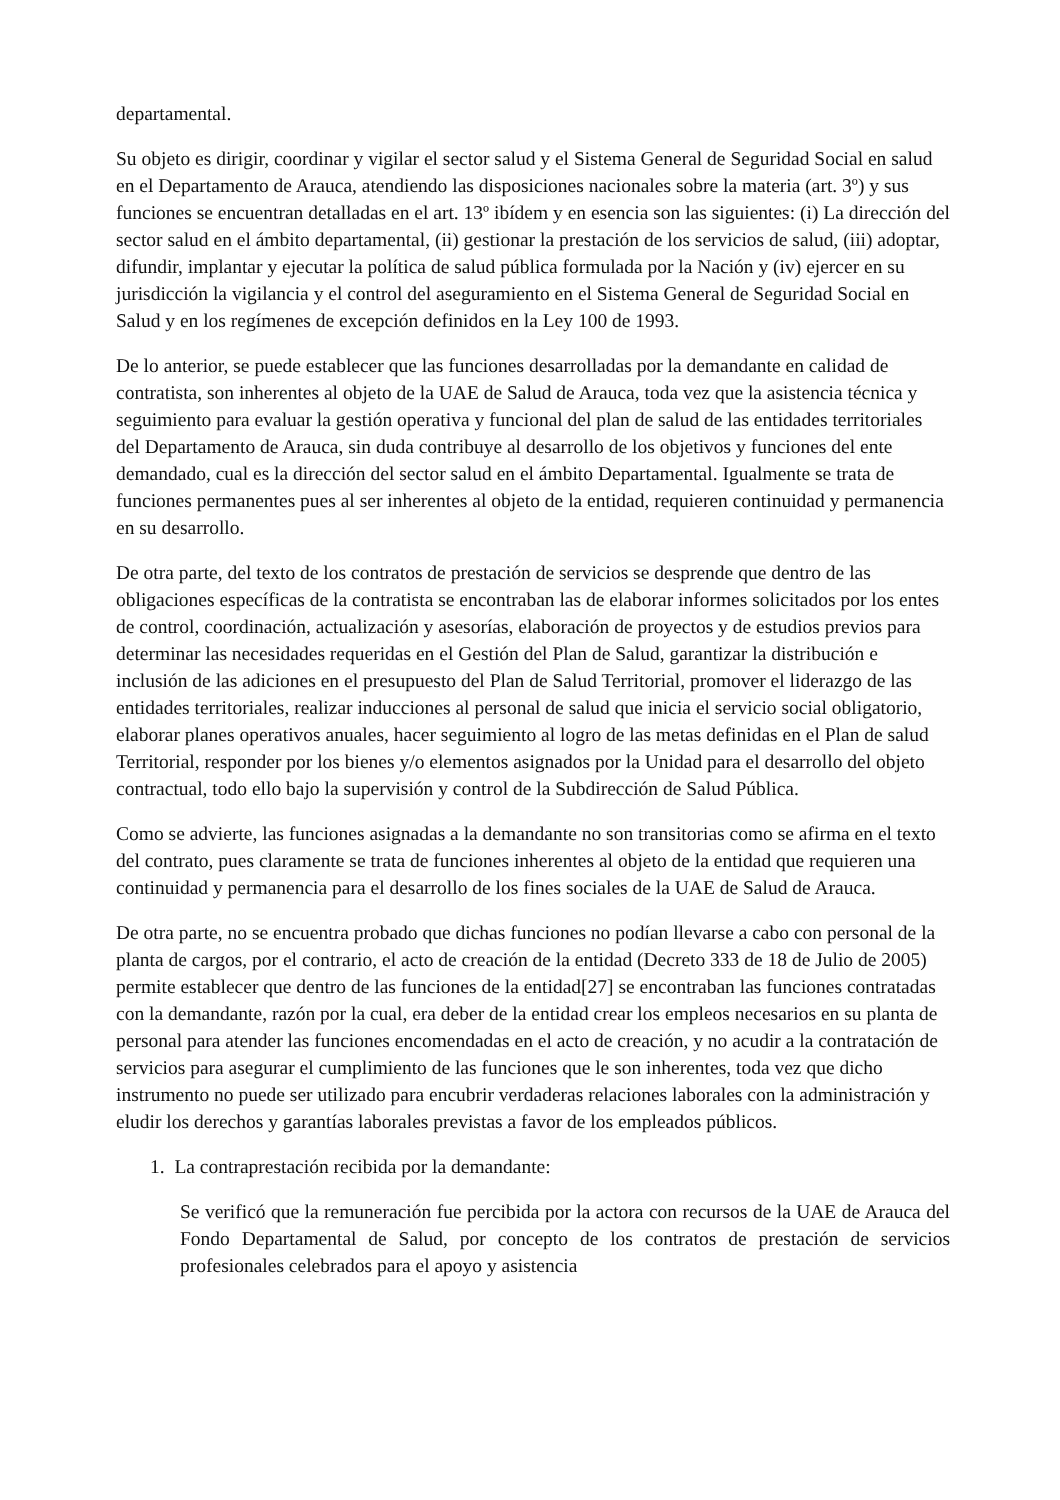departamental.
Su objeto es dirigir, coordinar y vigilar el sector salud y el Sistema General de Seguridad Social en salud en el Departamento de Arauca, atendiendo las disposiciones nacionales sobre la materia (art. 3º) y sus funciones se encuentran detalladas en el art. 13º ibídem y en esencia son las siguientes: (i) La dirección del sector salud en el ámbito departamental, (ii) gestionar la prestación de los servicios de salud, (iii) adoptar, difundir, implantar y ejecutar la política de salud pública formulada por la Nación y (iv) ejercer en su jurisdicción la vigilancia y el control del aseguramiento en el Sistema General de Seguridad Social en Salud y en los regímenes de excepción definidos en la Ley 100 de 1993.
De lo anterior, se puede establecer que las funciones desarrolladas por la demandante en calidad de contratista, son inherentes al objeto de la UAE de Salud de Arauca, toda vez que la asistencia técnica y seguimiento para evaluar la gestión operativa y funcional del plan de salud de las entidades territoriales del Departamento de Arauca, sin duda contribuye al desarrollo de los objetivos y funciones del ente demandado, cual es la dirección del sector salud en el ámbito Departamental. Igualmente se trata de funciones permanentes pues al ser inherentes al objeto de la entidad, requieren continuidad y permanencia en su desarrollo.
De otra parte, del texto de los contratos de prestación de servicios se desprende que dentro de las obligaciones específicas de la contratista se encontraban las de elaborar informes solicitados por los entes de control, coordinación, actualización y asesorías, elaboración de proyectos y de estudios previos para determinar las necesidades requeridas en el Gestión del Plan de Salud, garantizar la distribución e inclusión de las adiciones en el presupuesto del Plan de Salud Territorial, promover el liderazgo de las entidades territoriales, realizar inducciones al personal de salud que inicia el servicio social obligatorio, elaborar planes operativos anuales, hacer seguimiento al logro de las metas definidas en el Plan de salud Territorial, responder por los bienes y/o elementos asignados por la Unidad para el desarrollo del objeto contractual, todo ello bajo la supervisión y control de la Subdirección de Salud Pública.
Como se advierte, las funciones asignadas a la demandante no son transitorias como se afirma en el texto del contrato, pues claramente se trata de funciones inherentes al objeto de la entidad que requieren una continuidad y permanencia para el desarrollo de los fines sociales de la UAE de Salud de Arauca.
De otra parte, no se encuentra probado que dichas funciones no podían llevarse a cabo con personal de la planta de cargos, por el contrario, el acto de creación de la entidad (Decreto 333 de 18 de Julio de 2005) permite establecer que dentro de las funciones de la entidad[27] se encontraban las funciones contratadas con la demandante, razón por la cual, era deber de la entidad crear los empleos necesarios en su planta de personal para atender las funciones encomendadas en el acto de creación, y no acudir a la contratación de servicios para asegurar el cumplimiento de las funciones que le son inherentes, toda vez que dicho instrumento no puede ser utilizado para encubrir verdaderas relaciones laborales con la administración y eludir los derechos y garantías laborales previstas a favor de los empleados públicos.
1. La contraprestación recibida por la demandante:
Se verificó que la remuneración fue percibida por la actora con recursos de la UAE de Arauca del Fondo Departamental de Salud, por concepto de los contratos de prestación de servicios profesionales celebrados para el apoyo y asistencia